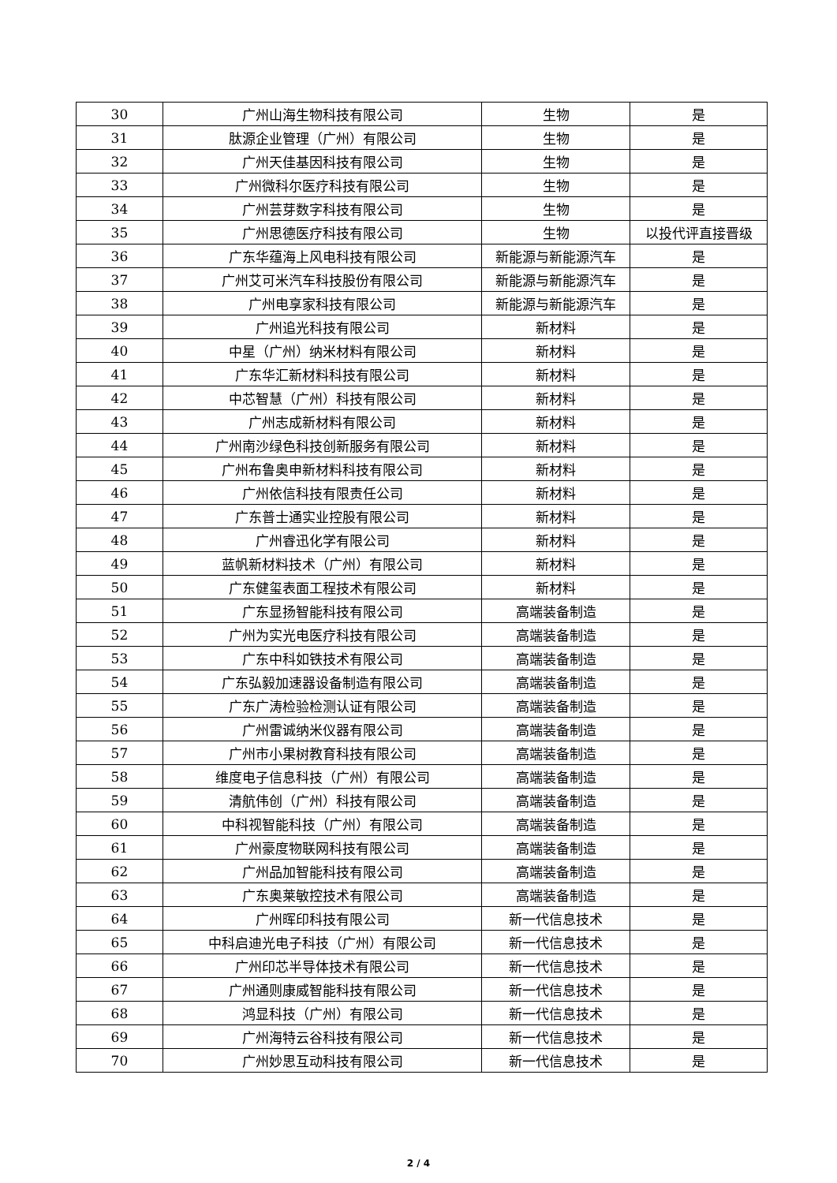| 30 | 广州山海生物科技有限公司 | 生物 | 是 |
| 31 | 肽源企业管理（广州）有限公司 | 生物 | 是 |
| 32 | 广州天佳基因科技有限公司 | 生物 | 是 |
| 33 | 广州微科尔医疗科技有限公司 | 生物 | 是 |
| 34 | 广州芸芽数字科技有限公司 | 生物 | 是 |
| 35 | 广州思德医疗科技有限公司 | 生物 | 以投代评直接晋级 |
| 36 | 广东华蕴海上风电科技有限公司 | 新能源与新能源汽车 | 是 |
| 37 | 广州艾可米汽车科技股份有限公司 | 新能源与新能源汽车 | 是 |
| 38 | 广州电享家科技有限公司 | 新能源与新能源汽车 | 是 |
| 39 | 广州追光科技有限公司 | 新材料 | 是 |
| 40 | 中星（广州）纳米材料有限公司 | 新材料 | 是 |
| 41 | 广东华汇新材料科技有限公司 | 新材料 | 是 |
| 42 | 中芯智慧（广州）科技有限公司 | 新材料 | 是 |
| 43 | 广州志成新材料有限公司 | 新材料 | 是 |
| 44 | 广州南沙绿色科技创新服务有限公司 | 新材料 | 是 |
| 45 | 广州布鲁奥申新材料科技有限公司 | 新材料 | 是 |
| 46 | 广州依信科技有限责任公司 | 新材料 | 是 |
| 47 | 广东普士通实业控股有限公司 | 新材料 | 是 |
| 48 | 广州睿迅化学有限公司 | 新材料 | 是 |
| 49 | 蓝帆新材料技术（广州）有限公司 | 新材料 | 是 |
| 50 | 广东健玺表面工程技术有限公司 | 新材料 | 是 |
| 51 | 广东显扬智能科技有限公司 | 高端装备制造 | 是 |
| 52 | 广州为实光电医疗科技有限公司 | 高端装备制造 | 是 |
| 53 | 广东中科如铁技术有限公司 | 高端装备制造 | 是 |
| 54 | 广东弘毅加速器设备制造有限公司 | 高端装备制造 | 是 |
| 55 | 广东广涛检验检测认证有限公司 | 高端装备制造 | 是 |
| 56 | 广州雷诚纳米仪器有限公司 | 高端装备制造 | 是 |
| 57 | 广州市小果树教育科技有限公司 | 高端装备制造 | 是 |
| 58 | 维度电子信息科技（广州）有限公司 | 高端装备制造 | 是 |
| 59 | 清航伟创（广州）科技有限公司 | 高端装备制造 | 是 |
| 60 | 中科视智能科技（广州）有限公司 | 高端装备制造 | 是 |
| 61 | 广州豪度物联网科技有限公司 | 高端装备制造 | 是 |
| 62 | 广州品加智能科技有限公司 | 高端装备制造 | 是 |
| 63 | 广东奥莱敏控技术有限公司 | 高端装备制造 | 是 |
| 64 | 广州晖印科技有限公司 | 新一代信息技术 | 是 |
| 65 | 中科启迪光电子科技（广州）有限公司 | 新一代信息技术 | 是 |
| 66 | 广州印芯半导体技术有限公司 | 新一代信息技术 | 是 |
| 67 | 广州通则康威智能科技有限公司 | 新一代信息技术 | 是 |
| 68 | 鸿显科技（广州）有限公司 | 新一代信息技术 | 是 |
| 69 | 广州海特云谷科技有限公司 | 新一代信息技术 | 是 |
| 70 | 广州妙思互动科技有限公司 | 新一代信息技术 | 是 |
2 / 4